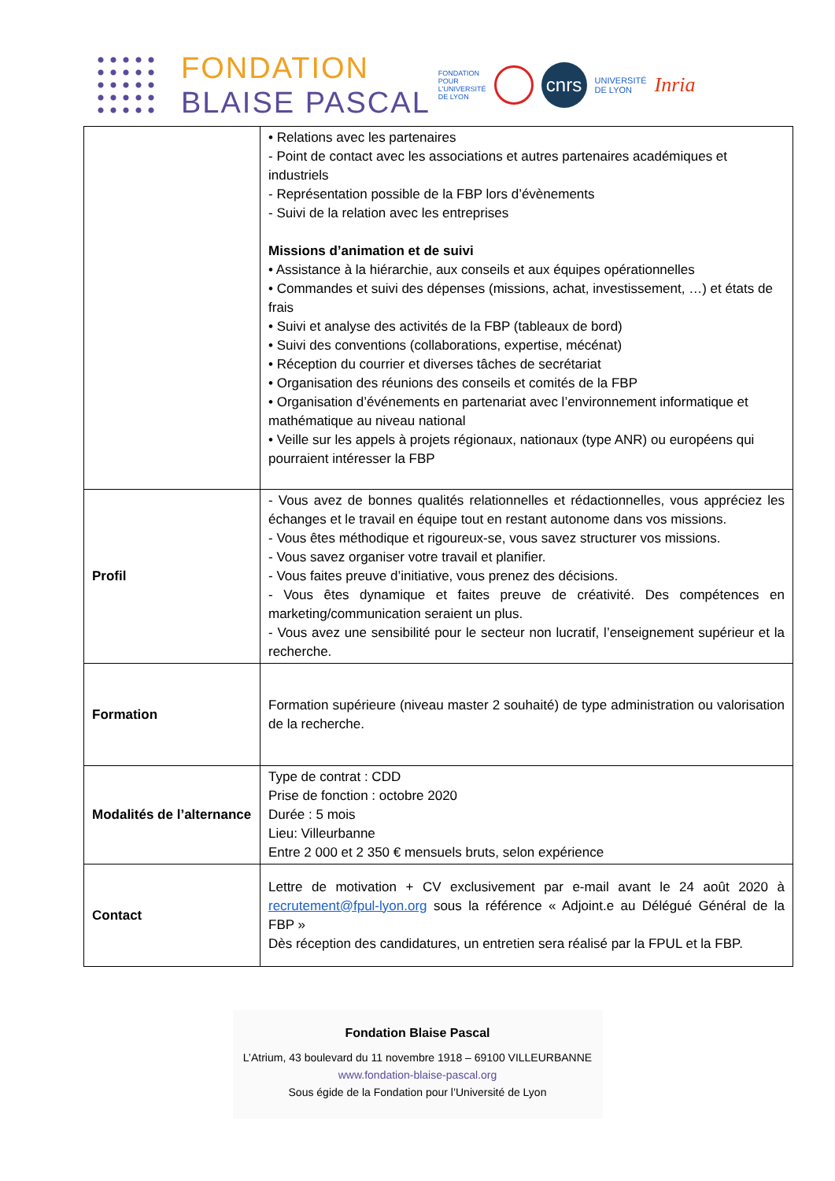FONDATION
BLAISE PASCAL
FONDATION
POUR
L'UNIVERSITÉ
DE LYON
cnrs
UNIVERSITÉ
DE LYON
Inria
| | • Relations avec les partenaires - Point de contact avec les associations et autres partenaires académiques et industriels - Représentation possible de la FBP lors d’évènements - Suivi de la relation avec les entreprises Missions d’animation et de suivi • Assistance à la hiérarchie, aux conseils et aux équipes opérationnelles • Commandes et suivi des dépenses (missions, achat, investissement, …) et états de frais • Suivi et analyse des activités de la FBP (tableaux de bord) • Suivi des conventions (collaborations, expertise, mécénat) • Réception du courrier et diverses tâches de secrétariat • Organisation des réunions des conseils et comités de la FBP • Organisation d’événements en partenariat avec l’environnement informatique et mathématique au niveau national • Veille sur les appels à projets régionaux, nationaux (type ANR) ou européens qui pourraient intéresser la FBP |
| Profil | - Vous avez de bonnes qualités relationnelles et rédactionnelles, vous appréciez les échanges et le travail en équipe tout en restant autonome dans vos missions. - Vous êtes méthodique et rigoureux-se, vous savez structurer vos missions. - Vous savez organiser votre travail et planifier. - Vous faites preuve d’initiative, vous prenez des décisions. - Vous êtes dynamique et faites preuve de créativité. Des compétences en marketing/communication seraient un plus. - Vous avez une sensibilité pour le secteur non lucratif, l’enseignement supérieur et la recherche. |
| Formation | Formation supérieure (niveau master 2 souhaité) de type administration ou valorisation de la recherche. |
| Modalités de l’alternance | Type de contrat : CDD Prise de fonction : octobre 2020 Durée : 5 mois Lieu: Villeurbanne Entre 2 000 et 2 350 € mensuels bruts, selon expérience |
| Contact | Lettre de motivation + CV exclusivement par e-mail avant le 24 août 2020 à recrutement@fpul-lyon.org sous la référence « Adjoint.e au Délégué Général de la FBP » Dès réception des candidatures, un entretien sera réalisé par la FPUL et la FBP. |
Fondation Blaise Pascal
L’Atrium, 43 boulevard du 11 novembre 1918 – 69100 VILLEURBANNE
www.fondation-blaise-pascal.org
Sous égide de la Fondation pour l’Université de Lyon